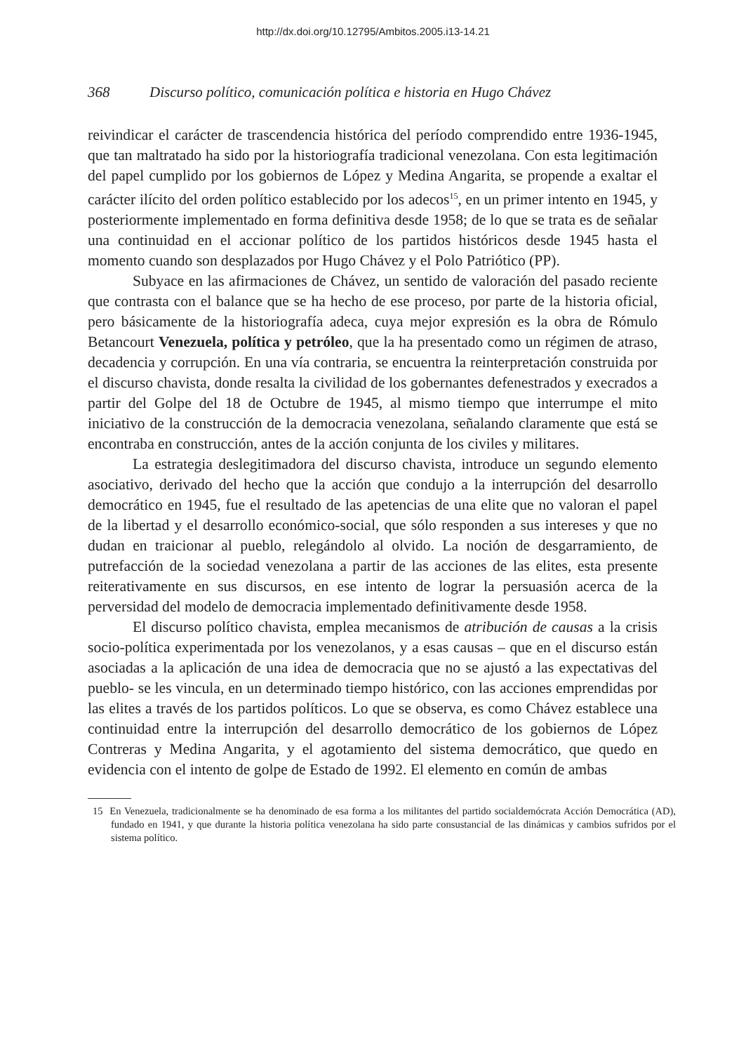http://dx.doi.org/10.12795/Ambitos.2005.i13-14.21
368 Discurso político, comunicación política e historia en Hugo Chávez
reivindicar el carácter de trascendencia histórica del período comprendido entre 1936-1945, que tan maltratado ha sido por la historiografía tradicional venezolana. Con esta legitimación del papel cumplido por los gobiernos de López y Medina Angarita, se propende a exaltar el carácter ilícito del orden político establecido por los adecos<sup>15</sup>, en un primer intento en 1945, y posteriormente implementado en forma definitiva desde 1958; de lo que se trata es de señalar una continuidad en el accionar político de los partidos históricos desde 1945 hasta el momento cuando son desplazados por Hugo Chávez y el Polo Patriótico (PP).
Subyace en las afirmaciones de Chávez, un sentido de valoración del pasado reciente que contrasta con el balance que se ha hecho de ese proceso, por parte de la historia oficial, pero básicamente de la historiografía adeca, cuya mejor expresión es la obra de Rómulo Betancourt Venezuela, política y petróleo, que la ha presentado como un régimen de atraso, decadencia y corrupción. En una vía contraria, se encuentra la reinterpretación construida por el discurso chavista, donde resalta la civilidad de los gobernantes defenestrados y execrados a partir del Golpe del 18 de Octubre de 1945, al mismo tiempo que interrumpe el mito iniciativo de la construcción de la democracia venezolana, señalando claramente que está se encontraba en construcción, antes de la acción conjunta de los civiles y militares.
La estrategia deslegitimadora del discurso chavista, introduce un segundo elemento asociativo, derivado del hecho que la acción que condujo a la interrupción del desarrollo democrático en 1945, fue el resultado de las apetencias de una elite que no valoran el papel de la libertad y el desarrollo económico-social, que sólo responden a sus intereses y que no dudan en traicionar al pueblo, relegándolo al olvido. La noción de desgarramiento, de putrefacción de la sociedad venezolana a partir de las acciones de las elites, esta presente reiterativamente en sus discursos, en ese intento de lograr la persuasión acerca de la perversidad del modelo de democracia implementado definitivamente desde 1958.
El discurso político chavista, emplea mecanismos de atribución de causas a la crisis socio-política experimentada por los venezolanos, y a esas causas – que en el discurso están asociadas a la aplicación de una idea de democracia que no se ajustó a las expectativas del pueblo- se les vincula, en un determinado tiempo histórico, con las acciones emprendidas por las elites a través de los partidos políticos. Lo que se observa, es como Chávez establece una continuidad entre la interrupción del desarrollo democrático de los gobiernos de López Contreras y Medina Angarita, y el agotamiento del sistema democrático, que quedo en evidencia con el intento de golpe de Estado de 1992. El elemento en común de ambas
15 En Venezuela, tradicionalmente se ha denominado de esa forma a los militantes del partido socialdemócrata Acción Democrática (AD), fundado en 1941, y que durante la historia política venezolana ha sido parte consustancial de las dinámicas y cambios sufridos por el sistema político.